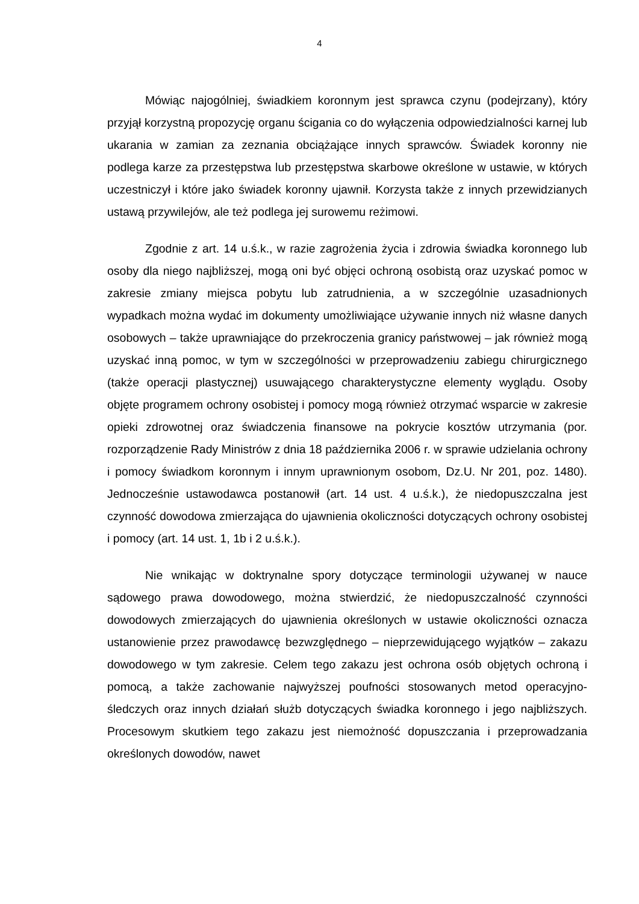4
Mówiąc najogólniej, świadkiem koronnym jest sprawca czynu (podejrzany), który przyjął korzystną propozycję organu ścigania co do wyłączenia odpowiedzialności karnej lub ukarania w zamian za zeznania obciążające innych sprawców. Świadek koronny nie podlega karze za przestępstwa lub przestępstwa skarbowe określone w ustawie, w których uczestniczył i które jako świadek koronny ujawnił. Korzysta także z innych przewidzianych ustawą przywilejów, ale też podlega jej surowemu reżimowi.
Zgodnie z art. 14 u.ś.k., w razie zagrożenia życia i zdrowia świadka koronnego lub osoby dla niego najbliższej, mogą oni być objęci ochroną osobistą oraz uzyskać pomoc w zakresie zmiany miejsca pobytu lub zatrudnienia, a w szczególnie uzasadnionych wypadkach można wydać im dokumenty umożliwiające używanie innych niż własne danych osobowych – także uprawniające do przekroczenia granicy państwowej – jak również mogą uzyskać inną pomoc, w tym w szczególności w przeprowadzeniu zabiegu chirurgicznego (także operacji plastycznej) usuwającego charakterystyczne elementy wyglądu. Osoby objęte programem ochrony osobistej i pomocy mogą również otrzymać wsparcie w zakresie opieki zdrowotnej oraz świadczenia finansowe na pokrycie kosztów utrzymania (por. rozporządzenie Rady Ministrów z dnia 18 października 2006 r. w sprawie udzielania ochrony i pomocy świadkom koronnym i innym uprawnionym osobom, Dz.U. Nr 201, poz. 1480). Jednocześnie ustawodawca postanowił (art. 14 ust. 4 u.ś.k.), że niedopuszczalna jest czynność dowodowa zmierzająca do ujawnienia okoliczności dotyczących ochrony osobistej i pomocy (art. 14 ust. 1, 1b i 2 u.ś.k.).
Nie wnikając w doktrynalne spory dotyczące terminologii używanej w nauce sądowego prawa dowodowego, można stwierdzić, że niedopuszczalność czynności dowodowych zmierzających do ujawnienia określonych w ustawie okoliczności oznacza ustanowienie przez prawodawcę bezwzględnego – nieprzewidującego wyjątków – zakazu dowodowego w tym zakresie. Celem tego zakazu jest ochrona osób objętych ochroną i pomocą, a także zachowanie najwyższej poufności stosowanych metod operacyjno-śledczych oraz innych działań służb dotyczących świadka koronnego i jego najbliższych. Procesowym skutkiem tego zakazu jest niemożność dopuszczania i przeprowadzania określonych dowodów, nawet